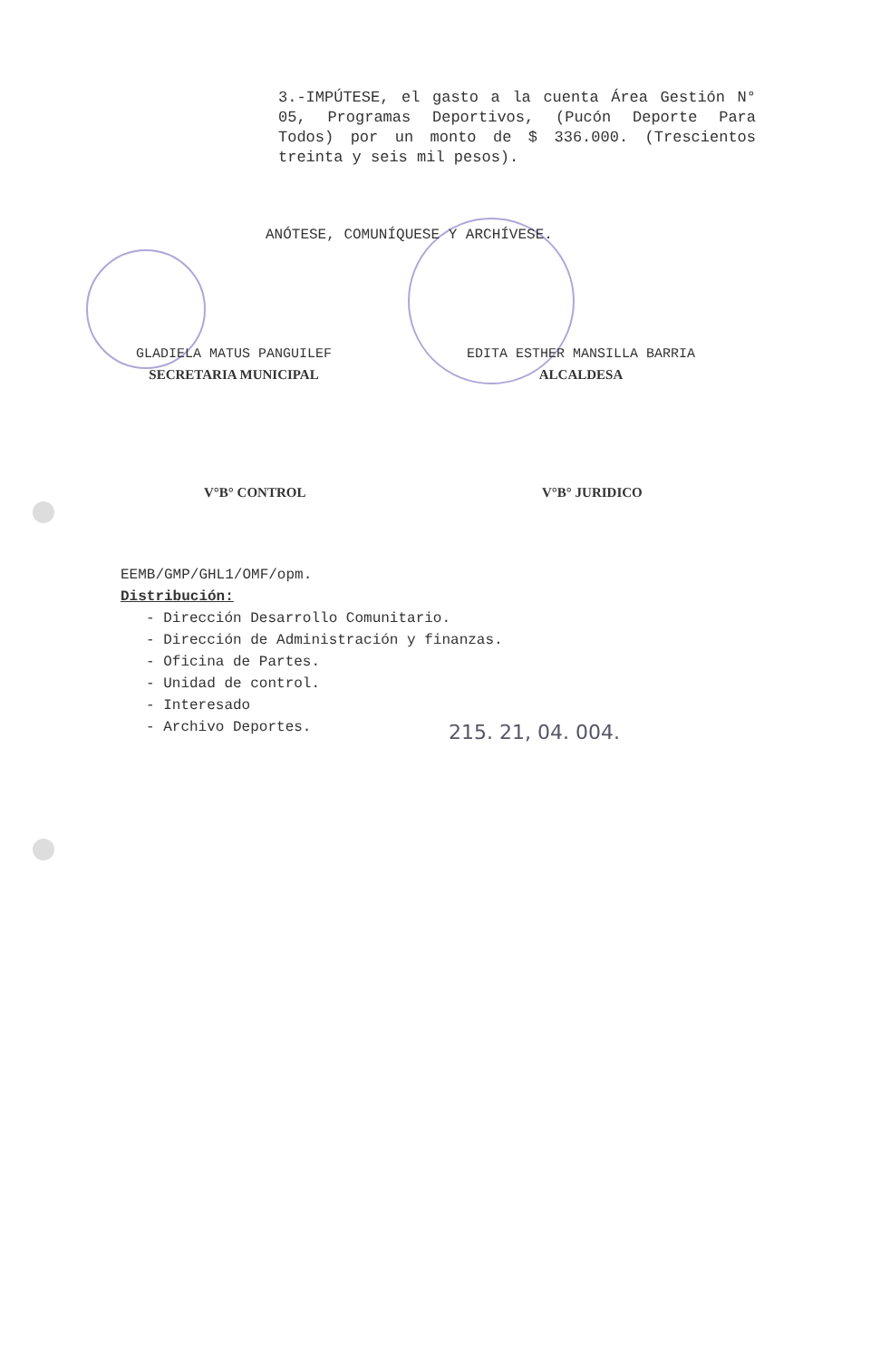3.-IMPÚTESE, el gasto a la cuenta Área Gestión N° 05, Programas Deportivos, (Pucón Deporte Para Todos) por un monto de $ 336.000. (Trescientos treinta y seis mil pesos).
ANÓTESE, COMUNÍQUESE Y ARCHÍVESE.
GLADIELA MATUS PANGUILEF
SECRETARIA MUNICIPAL
EDITA ESTHER MANSILLA BARRIA
ALCALDESA
V°B° CONTROL V°B° JURIDICO
EEMB/GMP/GHL1/OMF/opm.
Distribución:
- Dirección Desarrollo Comunitario.
- Dirección de Administración y finanzas.
- Oficina de Partes.
- Unidad de control.
- Interesado
- Archivo Deportes.
215. 21, 04. 004.